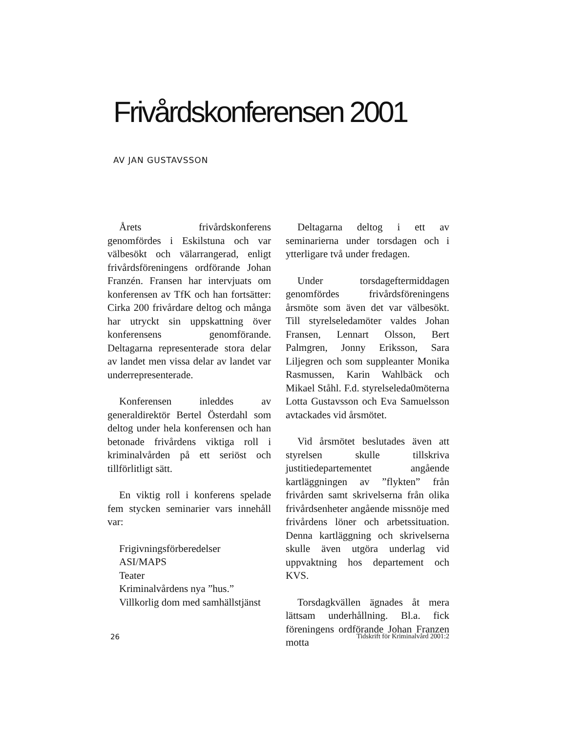Frivårdskonferensen 2001
AV JAN GUSTAVSSON
Årets frivårdskonferens genomfördes i Eskilstuna och var välbesökt och välarrangerad, enligt frivårdsföreningens ordförande Johan Franzén. Fransen har intervjuats om konferensen av TfK och han fortsätter: Cirka 200 frivårdare deltog och många har utryckt sin uppskattning över konferensens genomförande. Deltagarna representerade stora delar av landet men vissa delar av landet var underrepresenterade.
Konferensen inleddes av generaldirektör Bertel Österdahl som deltog under hela konferensen och han betonade frivårdens viktiga roll i kriminalvården på ett seriöst och tillförlitligt sätt.
En viktig roll i konferens spelade fem stycken seminarier vars innehåll var:
Frigivningsförberedelser
ASI/MAPS
Teater
Kriminalvårdens nya ”hus.”
Villkorlig dom med samhällstjänst
Deltagarna deltog i ett av seminarierna under torsdagen och i ytterligare två under fredagen.
Under torsdageftermiddagen genomfördes frivårdsföreningens årsmöte som även det var välbesökt. Till styrelseledamöter valdes Johan Fransen, Lennart Olsson, Bert Palmgren, Jonny Eriksson, Sara Liljegren och som suppleanter Monika Rasmussen, Karin Wahlbäck och Mikael Ståhl. F.d. styrelseleda0möterna Lotta Gustavsson och Eva Samuelsson avtackades vid årsmötet.
Vid årsmötet beslutades även att styrelsen skulle tillskriva justitiedepartementet angående kartläggningen av ”flykten” från frivården samt skrivelserna från olika frivårdsenheter angående missnöje med frivårdens löner och arbetssituation. Denna kartläggning och skrivelserna skulle även utgöra underlag vid uppvaktning hos departement och KVS.
Torsdagkvällen ägnades åt mera lättsam underhållning. Bl.a. fick föreningens ordförande Johan Franzen motta
26 Tidskrift för Kriminalvård 2001:2